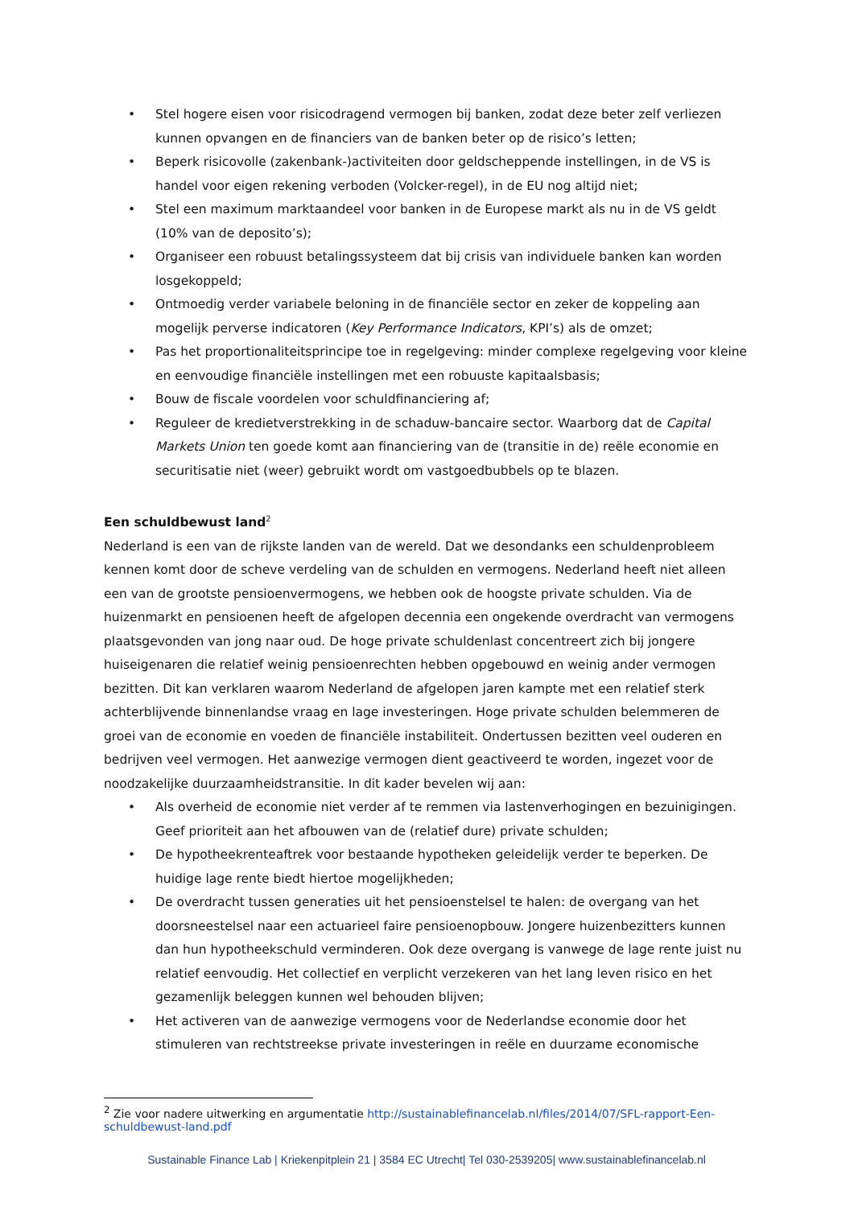• Stel hogere eisen voor risicodragend vermogen bij banken, zodat deze beter zelf verliezen kunnen opvangen en de financiers van de banken beter op de risico’s letten;
• Beperk risicovolle (zakenbank-)activiteiten door geldscheppende instellingen, in de VS is handel voor eigen rekening verboden (Volcker-regel), in de EU nog altijd niet;
• Stel een maximum marktaandeel voor banken in de Europese markt als nu in de VS geldt (10% van de deposito’s);
• Organiseer een robuust betalingssysteem dat bij crisis van individuele banken kan worden losgekoppeld;
• Ontmoedig verder variabele beloning in de financiële sector en zeker de koppeling aan mogelijk perverse indicatoren (Key Performance Indicators, KPI’s) als de omzet;
• Pas het proportionaliteitsprincipe toe in regelgeving: minder complexe regelgeving voor kleine en eenvoudige financiële instellingen met een robuuste kapitaalsbasis;
• Bouw de fiscale voordelen voor schuldfinanciering af;
• Reguleer de kredietverstrekking in de schaduw-bancaire sector. Waarborg dat de Capital Markets Union ten goede komt aan financiering van de (transitie in de) reële economie en securitisatie niet (weer) gebruikt wordt om vastgoedbubbels op te blazen.
Een schuldbewust land<sup>2</sup>
Nederland is een van de rijkste landen van de wereld. Dat we desondanks een schuldenprobleem kennen komt door de scheve verdeling van de schulden en vermogens. Nederland heeft niet alleen een van de grootste pensioenvermogens, we hebben ook de hoogste private schulden. Via de huizenmarkt en pensioenen heeft de afgelopen decennia een ongekende overdracht van vermogens plaatsgevonden van jong naar oud. De hoge private schuldenlast concentreert zich bij jongere huiseigenaren die relatief weinig pensioenrechten hebben opgebouwd en weinig ander vermogen bezitten. Dit kan verklaren waarom Nederland de afgelopen jaren kampte met een relatief sterk achterblijvende binnenlandse vraag en lage investeringen. Hoge private schulden belemmeren de groei van de economie en voeden de financiële instabiliteit. Ondertussen bezitten veel ouderen en bedrijven veel vermogen. Het aanwezige vermogen dient geactiveerd te worden, ingezet voor de noodzakelijke duurzaamheidstransitie. In dit kader bevelen wij aan:
• Als overheid de economie niet verder af te remmen via lastenverhogingen en bezuinigingen. Geef prioriteit aan het afbouwen van de (relatief dure) private schulden;
• De hypotheekrenteaftrek voor bestaande hypotheken geleidelijk verder te beperken. De huidige lage rente biedt hiertoe mogelijkheden;
• De overdracht tussen generaties uit het pensioenstelsel te halen: de overgang van het doorsneestelsel naar een actuarieel faire pensioenopbouw. Jongere huizenbezitters kunnen dan hun hypotheekschuld verminderen. Ook deze overgang is vanwege de lage rente juist nu relatief eenvoudig. Het collectief en verplicht verzekeren van het lang leven risico en het gezamenlijk beleggen kunnen wel behouden blijven;
• Het activeren van de aanwezige vermogens voor de Nederlandse economie door het stimuleren van rechtstreekse private investeringen in reële en duurzame economische
<sup>2</sup> Zie voor nadere uitwerking en argumentatie http://sustainablefinancelab.nl/files/2014/07/SFL-rapport-Een-schuldbewust-land.pdf
Sustainable Finance Lab | Kriekenpitplein 21 | 3584 EC Utrecht| Tel 030-2539205| www.sustainablefinancelab.nl